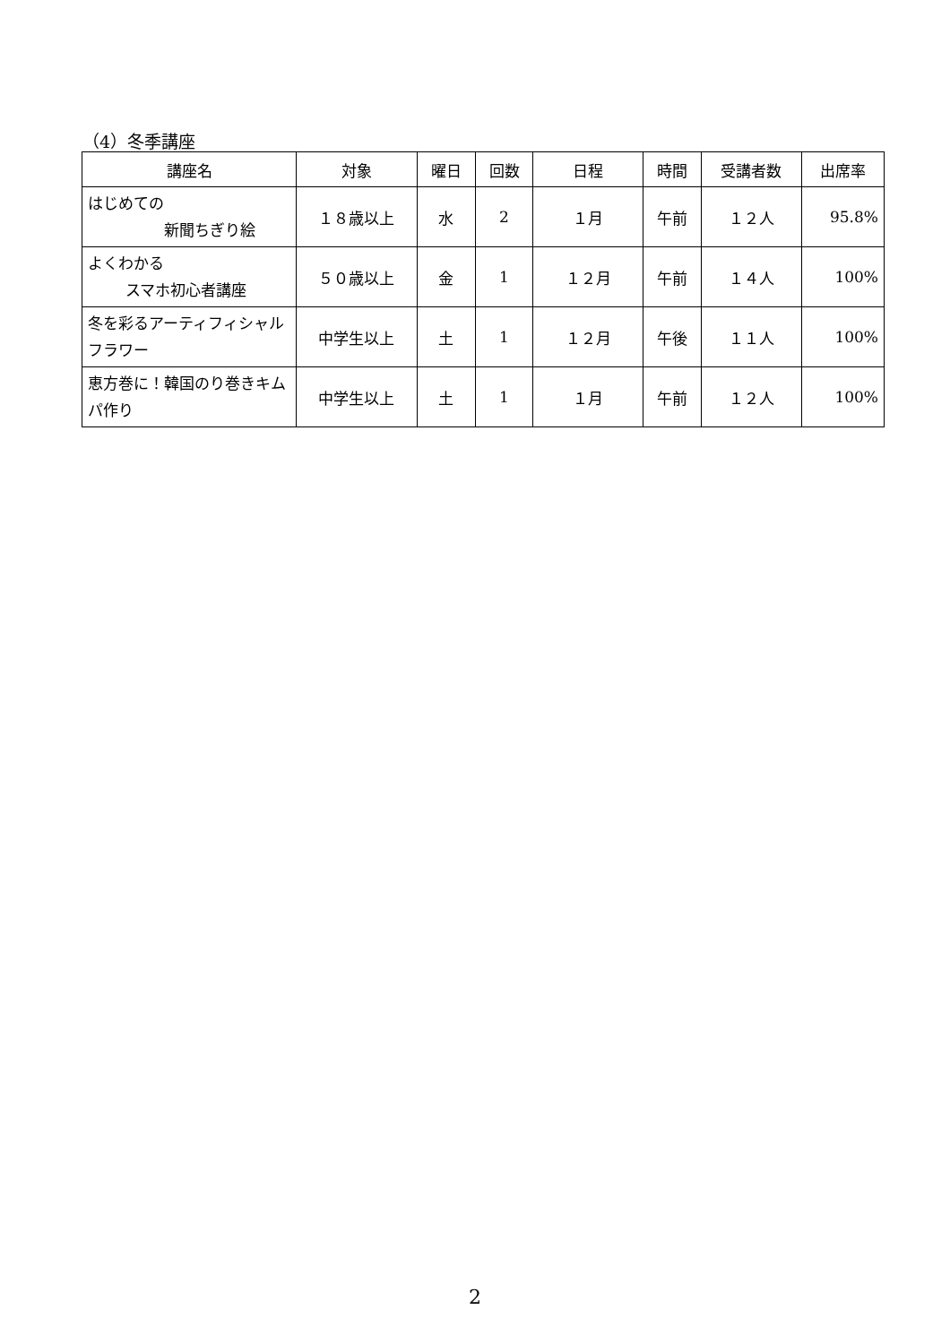（4）冬季講座
| 講座名 | 対象 | 曜日 | 回数 | 日程 | 時間 | 受講者数 | 出席率 |
| --- | --- | --- | --- | --- | --- | --- | --- |
| はじめての 新聞ちぎり絵 | １８歳以上 | 水 | 2 | １月 | 午前 | １２人 | 95.8% |
| よくわかる スマホ初心者講座 | ５０歳以上 | 金 | 1 | １２月 | 午前 | １４人 | 100% |
| 冬を彩るアーティフィシャルフラワー | 中学生以上 | 土 | 1 | １２月 | 午後 | １１人 | 100% |
| 恵方巻に！韓国のり巻きキムパ作り | 中学生以上 | 土 | 1 | １月 | 午前 | １２人 | 100% |
2